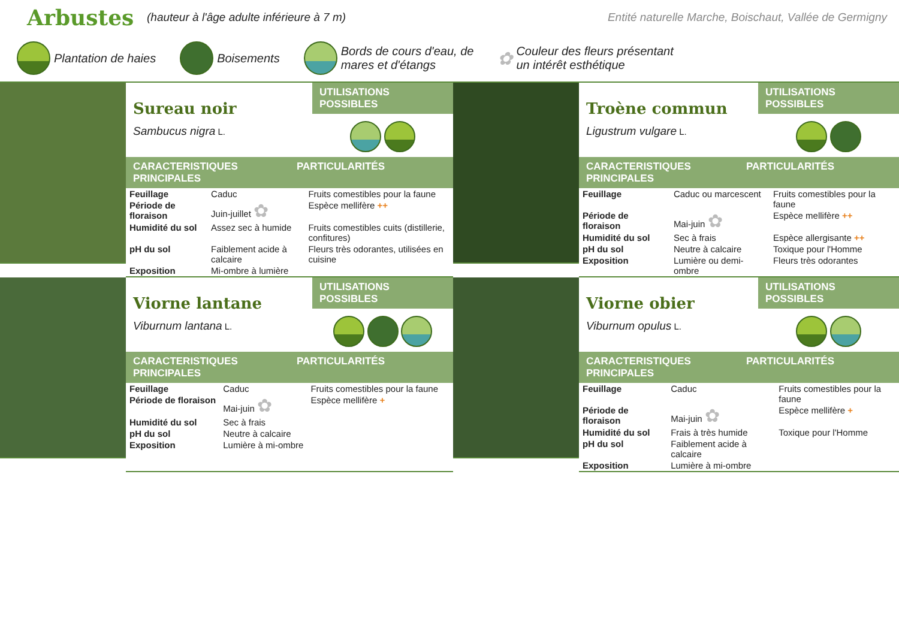Arbustes
(hauteur à l'âge adulte inférieure à 7 m) Entité naturelle Marche, Boischaut, Vallée de Germigny
Plantation de haies Boisements
Bords de cours d'eau, de
mares et d'étangs
✿ Couleur des fleurs présentant
un intérêt esthétique
Sureau noir
Sambucus nigra L.
UTILISATIONS POSSIBLES
CARACTERISTIQUES PRINCIPALES PARTICULARITÉS
| Feuillage | Caduc | Fruits comestibles pour la faune |
| Période de floraison | Juin-juillet ✿ | Espèce mellifère ++ |
| Humidité du sol | Assez sec à humide | Fruits comestibles cuits (distillerie, confitures) |
| pH du sol | Faiblement acide à calcaire | Fleurs très odorantes, utilisées en cuisine |
| Exposition | Mi-ombre à lumière | |
Troène commun
Ligustrum vulgare L.
UTILISATIONS POSSIBLES
CARACTERISTIQUES PRINCIPALES PARTICULARITÉS
| Feuillage | Caduc ou marcescent | Fruits comestibles pour la faune |
| Période de floraison | Mai-juin ✿ | Espèce mellifère ++ |
| Humidité du sol | Sec à frais | Espèce allergisante ++ |
| pH du sol | Neutre à calcaire | Toxique pour l'Homme |
| Exposition | Lumière ou demi-ombre | Fleurs très odorantes |
Viorne lantane
Viburnum lantana L.
UTILISATIONS POSSIBLES
CARACTERISTIQUES PRINCIPALES PARTICULARITÉS
| Feuillage | Caduc | Fruits comestibles pour la faune |
| Période de floraison | Mai-juin ✿ | Espèce mellifère + |
| Humidité du sol | Sec à frais | |
| pH du sol | Neutre à calcaire | |
| Exposition | Lumière à mi-ombre | |
Viorne obier
Viburnum opulus L.
UTILISATIONS POSSIBLES
CARACTERISTIQUES PRINCIPALES PARTICULARITÉS
| Feuillage | Caduc | Fruits comestibles pour la faune |
| Période de floraison | Mai-juin ✿ | Espèce mellifère + |
| Humidité du sol | Frais à très humide | Toxique pour l'Homme |
| pH du sol | Faiblement acide à calcaire | |
| Exposition | Lumière à mi-ombre | |